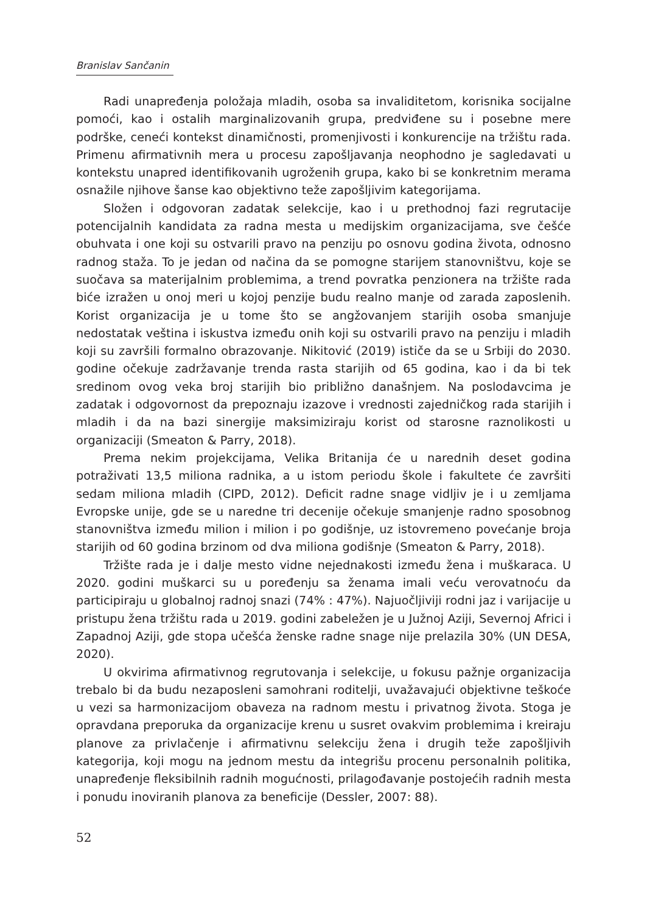Branislav Sančanin
Radi unapređenja položaja mladih, osoba sa invaliditetom, korisnika socijalne pomoći, kao i ostalih marginalizovanih grupa, predviđene su i posebne mere podrške, ceneći kontekst dinamičnosti, promenjivosti i konkurencije na tržištu rada. Primenu afirmativnih mera u procesu zapošljavanja neophodno je sagledavati u kontekstu unapred identifikovanih ugroženih grupa, kako bi se konkretnim merama osnažile njihove šanse kao objektivno teže zapošljivim kategorijama.
Složen i odgovoran zadatak selekcije, kao i u prethodnoj fazi regrutacije potencijalnih kandidata za radna mesta u medijskim organizacijama, sve češće obuhvata i one koji su ostvarili pravo na penziju po osnovu godina života, odnosno radnog staža. To je jedan od načina da se pomogne starijem stanovništvu, koje se suočava sa materijalnim problemima, a trend povratka penzionera na tržište rada biće izražen u onoj meri u kojoj penzije budu realno manje od zarada zaposlenih. Korist organizacija je u tome što se angžovanjem starijih osoba smanjuje nedostatak veština i iskustva između onih koji su ostvarili pravo na penziju i mladih koji su završili formalno obrazovanje. Nikitović (2019) ističe da se u Srbiji do 2030. godine očekuje zadržavanje trenda rasta starijih od 65 godina, kao i da bi tek sredinom ovog veka broj starijih bio približno današnjem. Na poslodavcima je zadatak i odgovornost da prepoznaju izazove i vrednosti zajedničkog rada starijih i mladih i da na bazi sinergije maksimiziraju korist od starosne raznolikosti u organizaciji (Smeaton & Parry, 2018).
Prema nekim projekcijama, Velika Britanija će u narednih deset godina potraživati 13,5 miliona radnika, a u istom periodu škole i fakultete će završiti sedam miliona mladih (CIPD, 2012). Deficit radne snage vidljiv je i u zemljama Evropske unije, gde se u naredne tri decenije očekuje smanjenje radno sposobnog stanovništva između milion i milion i po godišnje, uz istovremeno povećanje broja starijih od 60 godina brzinom od dva miliona godišnje (Smeaton & Parry, 2018).
Tržište rada je i dalje mesto vidne nejednakosti između žena i muškaraca. U 2020. godini muškarci su u poređenju sa ženama imali veću verovatnoću da participiraju u globalnoj radnoj snazi (74% : 47%). Najuočljiviji rodni jaz i varijacije u pristupu žena tržištu rada u 2019. godini zabeležen je u Južnoj Aziji, Severnoj Africi i Zapadnoj Aziji, gde stopa učešća ženske radne snage nije prelazila 30% (UN DESA, 2020).
U okvirima afirmativnog regrutovanja i selekcije, u fokusu pažnje organizacija trebalo bi da budu nezaposleni samohrani roditelji, uvažavajući objektivne teškoće u vezi sa harmonizacijom obaveza na radnom mestu i privatnog života. Stoga je opravdana preporuka da organizacije krenu u susret ovakvim problemima i kreiraju planove za privlačenje i afirmativnu selekciju žena i drugih teže zapošljivih kategorija, koji mogu na jednom mestu da integrišu procenu personalnih politika, unapređenje fleksibilnih radnih mogućnosti, prilagođavanje postojećih radnih mesta i ponudu inoviranih planova za beneficije (Dessler, 2007: 88).
52